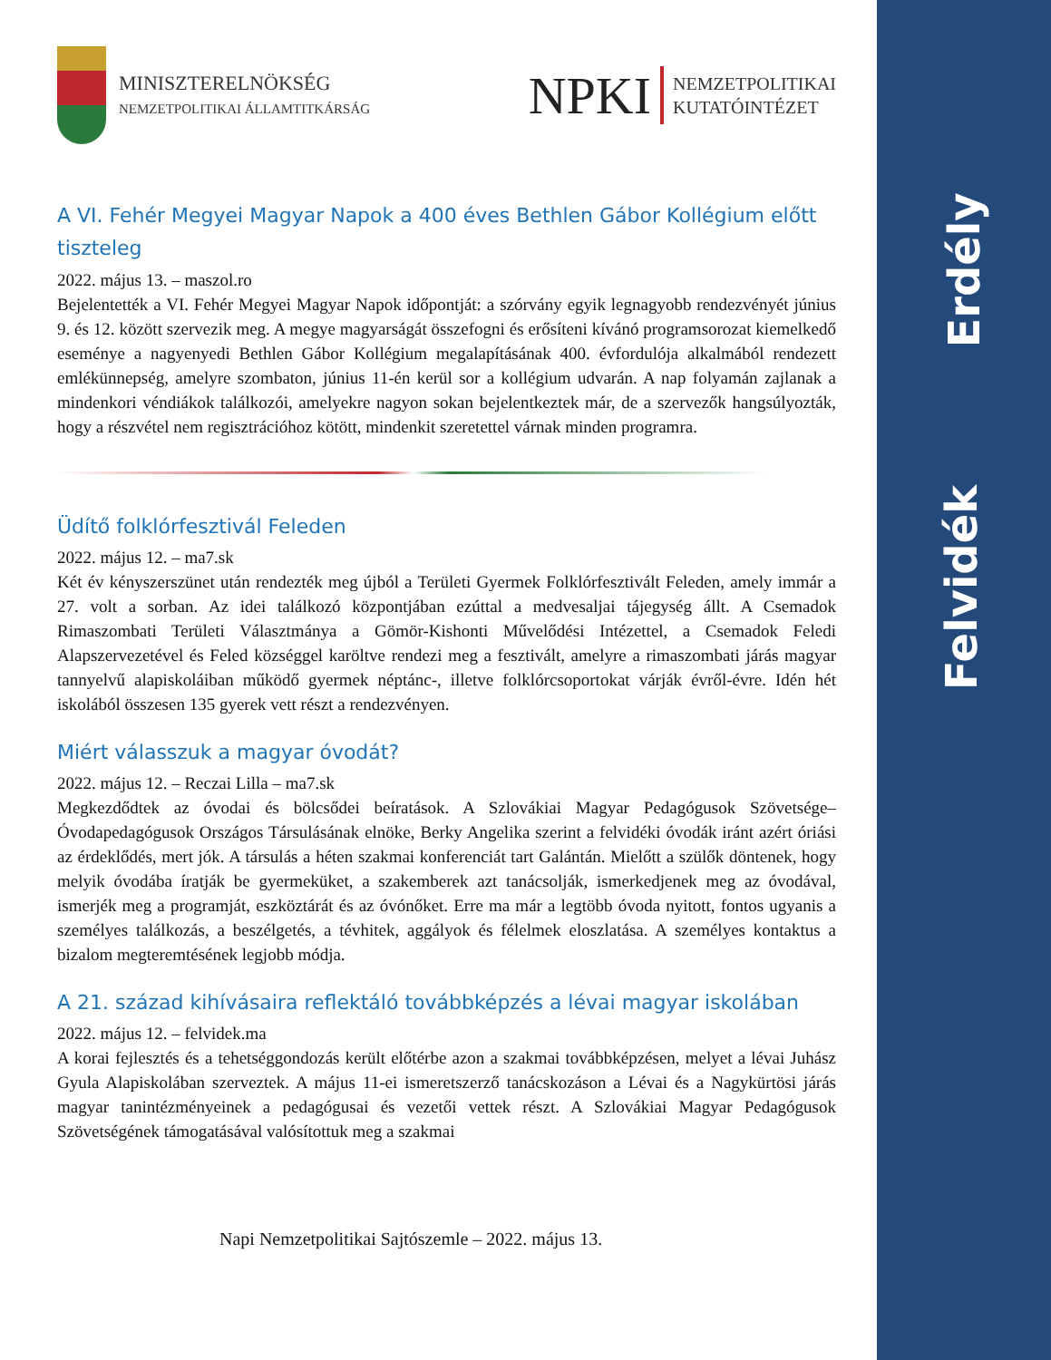Erdély
Felvidék
MINISZTERELNÖKSÉG
NEMZETPOLITIKAI ÁLLAMTITKÁRSÁG
NPKI
NEMZETPOLITIKAI
KUTATÓINTÉZET
A VI. Fehér Megyei Magyar Napok a 400 éves Bethlen Gábor Kollégium előtt tiszteleg
2022. május 13. – maszol.ro
Bejelentették a VI. Fehér Megyei Magyar Napok időpontját: a szórvány egyik legnagyobb rendezvényét június 9. és 12. között szervezik meg. A megye magyarságát összefogni és erősíteni kívánó programsorozat kiemelkedő eseménye a nagyenyedi Bethlen Gábor Kollégium megalapításának 400. évfordulója alkalmából rendezett emlékünnepség, amelyre szombaton, június 11-én kerül sor a kollégium udvarán. A nap folyamán zajlanak a mindenkori véndiákok találkozói, amelyekre nagyon sokan bejelentkeztek már, de a szervezők hangsúlyozták, hogy a részvétel nem regisztrációhoz kötött, mindenkit szeretettel várnak minden programra.
Üdítő folklórfesztivál Feleden
2022. május 12. – ma7.sk
Két év kényszerszünet után rendezték meg újból a Területi Gyermek Folklórfesztivált Feleden, amely immár a 27. volt a sorban. Az idei találkozó központjában ezúttal a medvesaljai tájegység állt. A Csemadok Rimaszombati Területi Választmánya a Gömör-Kishonti Művelődési Intézettel, a Csemadok Feledi Alapszervezetével és Feled községgel karöltve rendezi meg a fesztivált, amelyre a rimaszombati járás magyar tannyelvű alapiskoláiban működő gyermek néptánc-, illetve folklórcsoportokat várják évről-évre. Idén hét iskolából összesen 135 gyerek vett részt a rendezvényen.
Miért válasszuk a magyar óvodát?
2022. május 12. – Reczai Lilla – ma7.sk
Megkezdődtek az óvodai és bölcsődei beíratások. A Szlovákiai Magyar Pedagógusok Szövetsége–Óvodapedagógusok Országos Társulásának elnöke, Berky Angelika szerint a felvidéki óvodák iránt azért óriási az érdeklődés, mert jók. A társulás a héten szakmai konferenciát tart Galántán. Mielőtt a szülők döntenek, hogy melyik óvodába íratják be gyermeküket, a szakemberek azt tanácsolják, ismerkedjenek meg az óvodával, ismerjék meg a programját, eszköztárát és az óvónőket. Erre ma már a legtöbb óvoda nyitott, fontos ugyanis a személyes találkozás, a beszélgetés, a tévhitek, aggályok és félelmek eloszlatása. A személyes kontaktus a bizalom megteremtésének legjobb módja.
A 21. század kihívásaira reflektáló továbbképzés a lévai magyar iskolában
2022. május 12. – felvidek.ma
A korai fejlesztés és a tehetséggondozás került előtérbe azon a szakmai továbbképzésen, melyet a lévai Juhász Gyula Alapiskolában szerveztek. A május 11-ei ismeretszerző tanácskozáson a Lévai és a Nagykürtösi járás magyar tanintézményeinek a pedagógusai és vezetői vettek részt. A Szlovákiai Magyar Pedagógusok Szövetségének támogatásával valósítottuk meg a szakmai
Napi Nemzetpolitikai Sajtószemle – 2022. május 13.